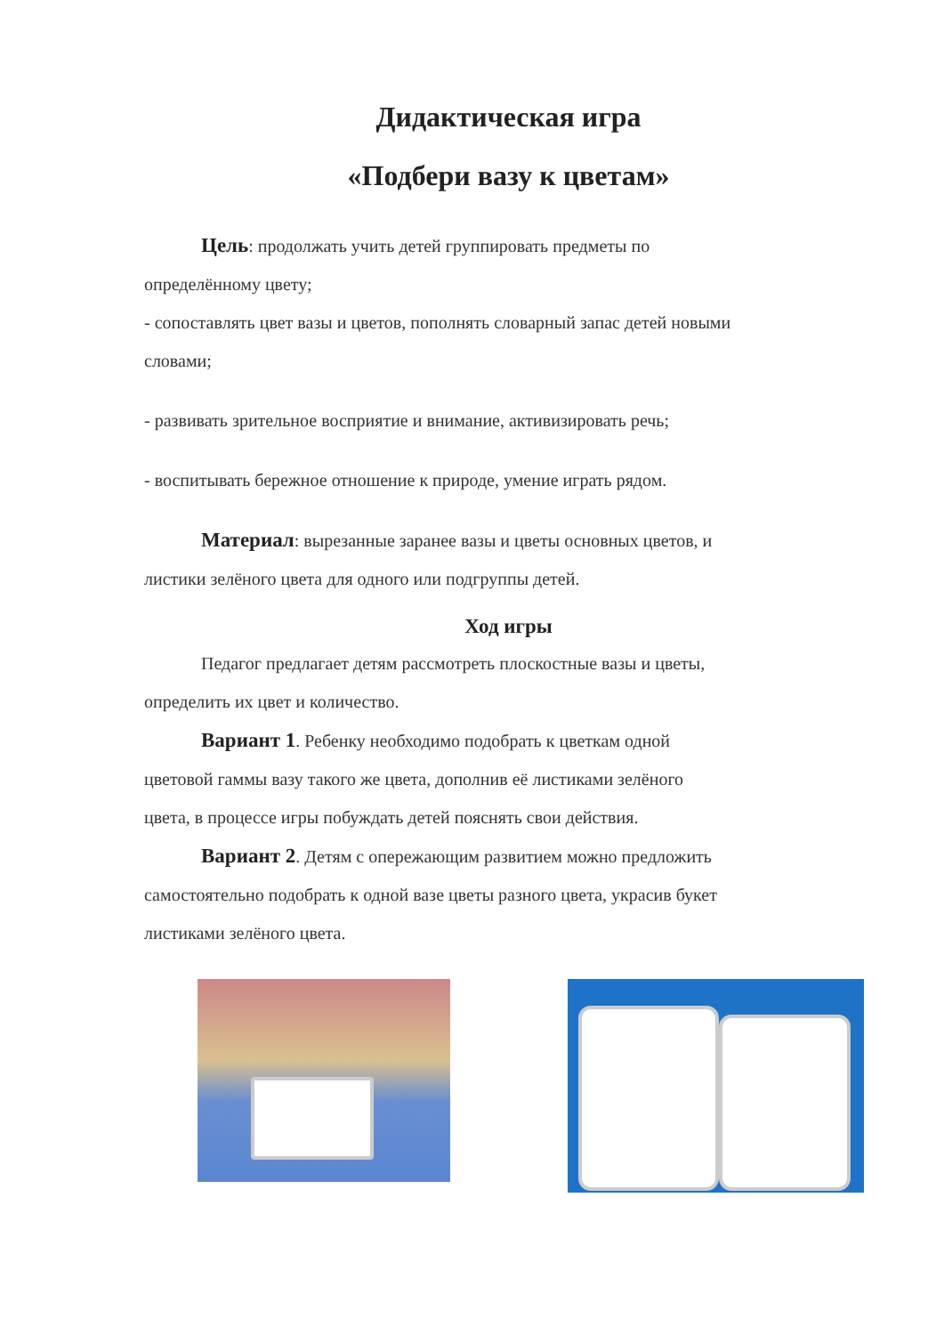Дидактическая игра
«Подбери вазу к цветам»
Цель: продолжать учить детей группировать предметы по
определённому цвету;
- сопоставлять цвет вазы и цветов, пополнять словарный запас детей новыми
словами;
- развивать зрительное восприятие и внимание, активизировать речь;
- воспитывать бережное отношение к природе, умение играть рядом.
Материал: вырезанные заранее вазы и цветы основных цветов, и
листики зелёного цвета для одного или подгруппы детей.
Ход игры
Педагог предлагает детям рассмотреть плоскостные вазы и цветы,
определить их цвет и количество.
Вариант 1. Ребенку необходимо подобрать к цветкам одной
цветовой гаммы вазу такого же цвета, дополнив её листиками зелёного
цвета, в процессе игры побуждать детей пояснять свои действия.
Вариант 2. Детям с опережающим развитием можно предложить
самостоятельно подобрать к одной вазе цветы разного цвета, украсив букет
листиками зелёного цвета.